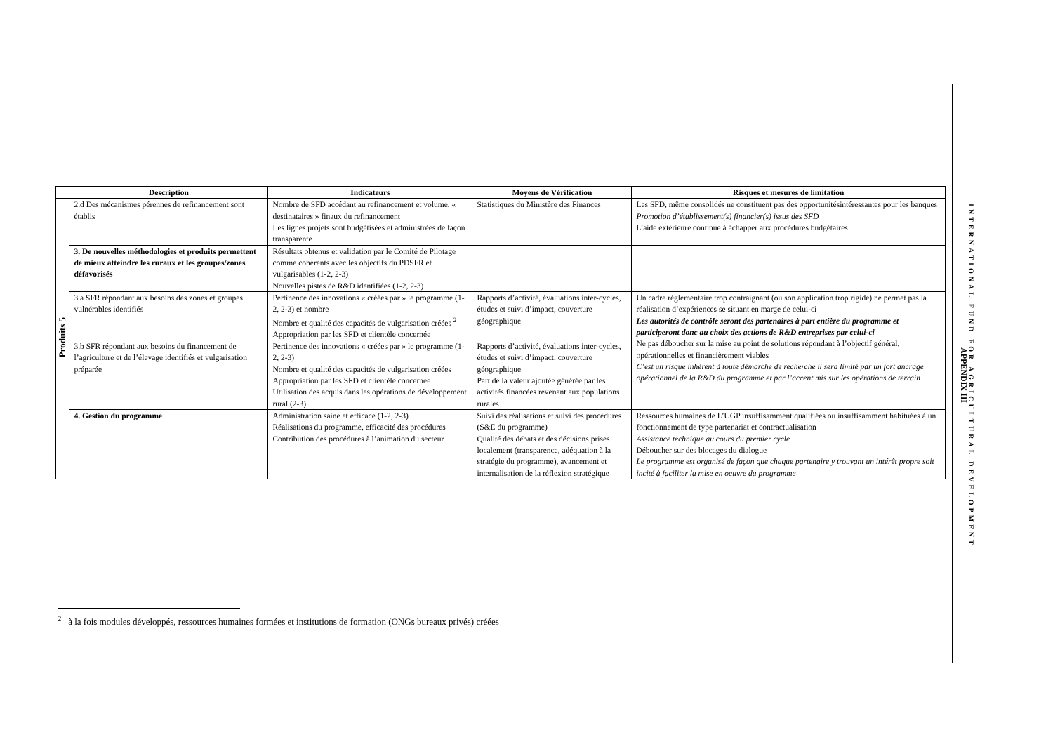| | Description | Indicateurs | Moyens de Vérification | Risques et mesures de limitation |
| --- | --- | --- | --- | --- |
| Produits 5 | 2.d Des mécanismes pérennes de refinancement sont établis | Nombre de SFD accédant au refinancement et volume, « destinataires » finaux du refinancement Les lignes projets sont budgétisées et administrées de façon transparente | Statistiques du Ministère des Finances | Les SFD, même consolidés ne constituent pas des opportunitésintéressantes pour les banques Promotion d’établissement(s) financier(s) issus des SFD L’aide extérieure continue à échapper aux procédures budgétaires |
| | 3. De nouvelles méthodologies et produits permettent de mieux atteindre les ruraux et les groupes/zones défavorisés | Résultats obtenus et validation par le Comité de Pilotage comme cohérents avec les objectifs du PDSFR et vulgarisables (1-2, 2-3) Nouvelles pistes de R&D identifiées (1-2, 2-3) | | |
| | 3.a SFR répondant aux besoins des zones et groupes vulnérables identifiés | Pertinence des innovations « créées par » le programme (1-2, 2-3) et nombre Nombre et qualité des capacités de vulgarisation créées <sup>2</sup> Appropriation par les SFD et clientèle concernée | Rapports d’activité, évaluations inter-cycles, études et suivi d’impact, couverture géographique | Un cadre réglementaire trop contraignant (ou son application trop rigide) ne permet pas la réalisation d’expériences se situant en marge de celui-ci Les autorités de contrôle seront des partenaires à part entière du programme et participeront donc au choix des actions de R&D entreprises par celui-ci Ne pas déboucher sur la mise au point de solutions répondant à l’objectif général, opérationnelles et financièrement viables C’est un risque inhérent à toute démarche de recherche il sera limité par un fort ancrage opérationnel de la R&D du programme et par l’accent mis sur les opérations de terrain |
| | 3.b SFR répondant aux besoins du financement de l’agriculture et de l’élevage identifiés et vulgarisation préparée | Pertinence des innovations « créées par » le programme (1-2, 2-3) Nombre et qualité des capacités de vulgarisation créées Appropriation par les SFD et clientèle concernée Utilisation des acquis dans les opérations de développement rural (2-3) | Rapports d’activité, évaluations inter-cycles, études et suivi d’impact, couverture géographique Part de la valeur ajoutée générée par les activités financées revenant aux populations rurales | |
| | 4. Gestion du programme | Administration saine et efficace (1-2, 2-3) Réalisations du programme, efficacité des procédures Contribution des procédures à l’animation du secteur | Suivi des réalisations et suivi des procédures (S&E du programme) Qualité des débats et des décisions prises localement (transparence, adéquation à la stratégie du programme), avancement et internalisation de la réflexion stratégique | Ressources humaines de L’UGP insuffisamment qualifiées ou insuffisamment habituées à un fonctionnement de type partenariat et contractualisation Assistance technique au cours du premier cycle Déboucher sur des blocages du dialogue Le programme est organisé de façon que chaque partenaire y trouvant un intérêt propre soit incité à faciliter la mise en oeuvre du programme |
<sup>2</sup> à la fois modules développés, ressources humaines formées et institutions de formation (ONGs bureaux privés) créées
APPENDIX III
INTERNATIONAL FUND FOR AGRICULTURAL DEVELOPMENT